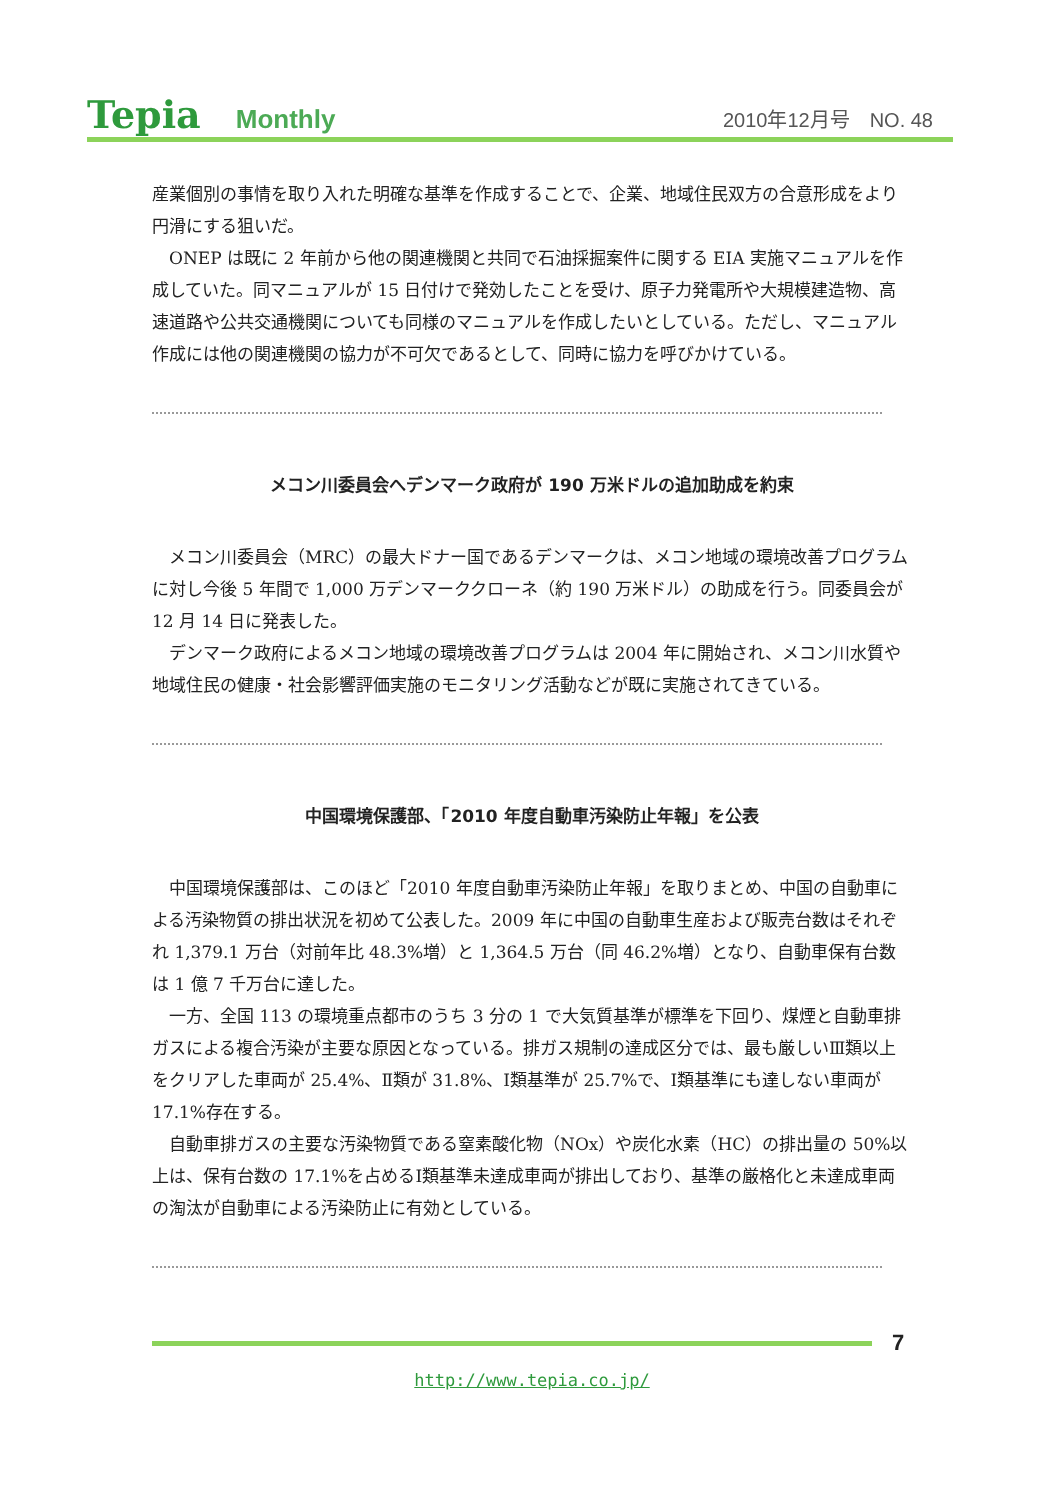Tepia Monthly
2010年12月号　NO. 48
産業個別の事情を取り入れた明確な基準を作成することで、企業、地域住民双方の合意形成をより円滑にする狙いだ。
ONEP は既に 2 年前から他の関連機関と共同で石油採掘案件に関する EIA 実施マニュアルを作成していた。同マニュアルが 15 日付けで発効したことを受け、原子力発電所や大規模建造物、高速道路や公共交通機関についても同様のマニュアルを作成したいとしている。ただし、マニュアル作成には他の関連機関の協力が不可欠であるとして、同時に協力を呼びかけている。
メコン川委員会へデンマーク政府が 190 万米ドルの追加助成を約束
メコン川委員会（MRC）の最大ドナー国であるデンマークは、メコン地域の環境改善プログラムに対し今後 5 年間で 1,000 万デンマーククローネ（約 190 万米ドル）の助成を行う。同委員会が 12 月 14 日に発表した。
デンマーク政府によるメコン地域の環境改善プログラムは 2004 年に開始され、メコン川水質や地域住民の健康・社会影響評価実施のモニタリング活動などが既に実施されてきている。
中国環境保護部、「2010 年度自動車汚染防止年報」を公表
中国環境保護部は、このほど「2010 年度自動車汚染防止年報」を取りまとめ、中国の自動車による汚染物質の排出状況を初めて公表した。2009 年に中国の自動車生産および販売台数はそれぞれ 1,379.1 万台（対前年比 48.3%増）と 1,364.5 万台（同 46.2%増）となり、自動車保有台数は 1 億 7 千万台に達した。
一方、全国 113 の環境重点都市のうち 3 分の 1 で大気質基準が標準を下回り、煤煙と自動車排ガスによる複合汚染が主要な原因となっている。排ガス規制の達成区分では、最も厳しいⅢ類以上をクリアした車両が 25.4%、Ⅱ類が 31.8%、Ⅰ類基準が 25.7%で、Ⅰ類基準にも達しない車両が 17.1%存在する。
自動車排ガスの主要な汚染物質である窒素酸化物（NOx）や炭化水素（HC）の排出量の 50%以上は、保有台数の 17.1%を占めるⅠ類基準未達成車両が排出しており、基準の厳格化と未達成車両の淘汰が自動車による汚染防止に有効としている。
7
http://www.tepia.co.jp/